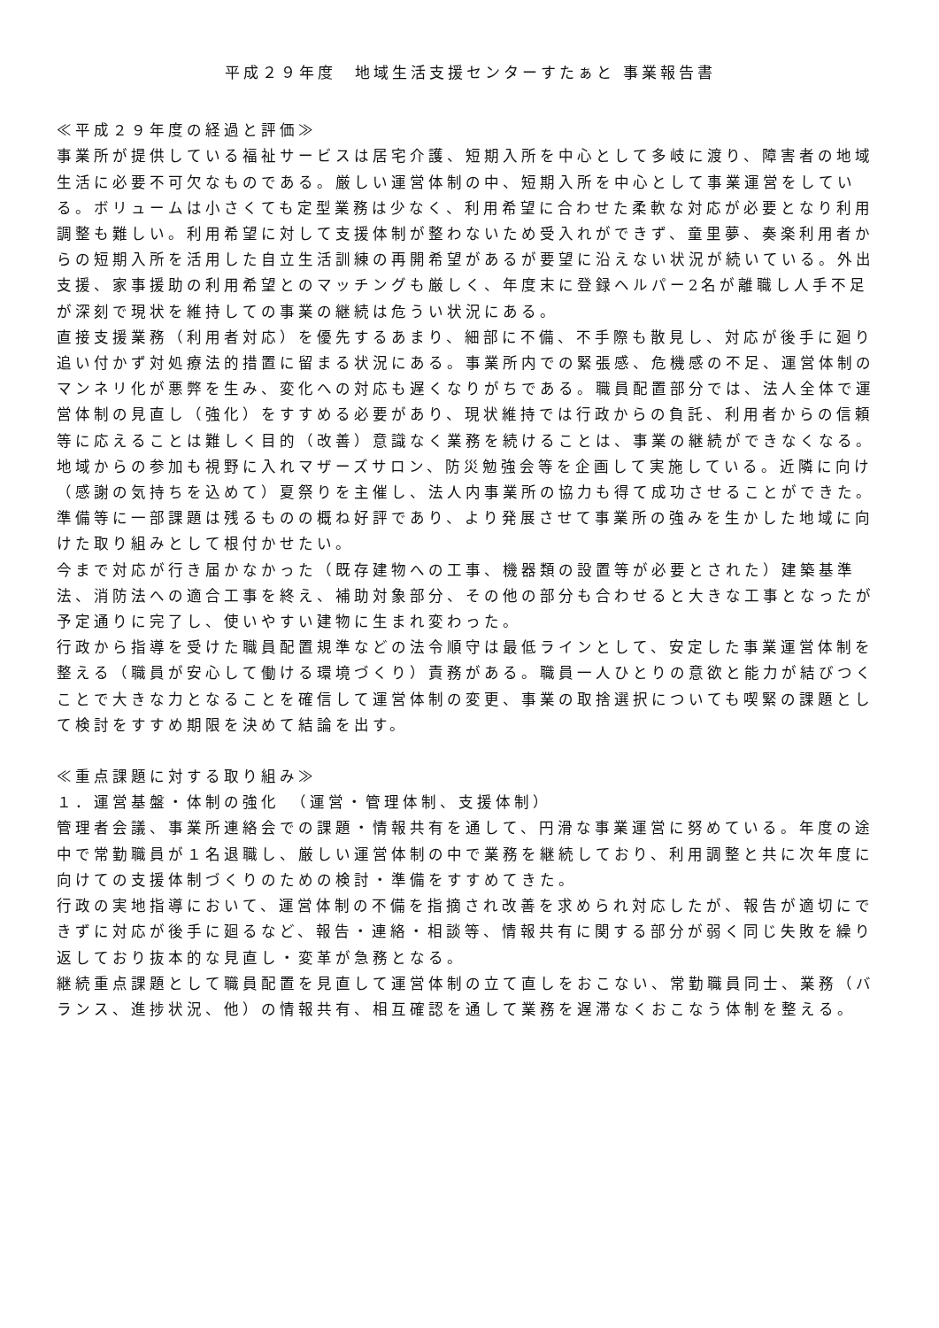平成２９年度　地域生活支援センターすたぁと 事業報告書
≪平成２９年度の経過と評価≫
事業所が提供している福祉サービスは居宅介護、短期入所を中心として多岐に渡り、障害者の地域生活に必要不可欠なものである。厳しい運営体制の中、短期入所を中心として事業運営をしている。ボリュームは小さくても定型業務は少なく、利用希望に合わせた柔軟な対応が必要となり利用調整も難しい。利用希望に対して支援体制が整わないため受入れができず、童里夢、奏楽利用者からの短期入所を活用した自立生活訓練の再開希望があるが要望に沿えない状況が続いている。外出支援、家事援助の利用希望とのマッチングも厳しく、年度末に登録ヘルパー2名が離職し人手不足が深刻で現状を維持しての事業の継続は危うい状況にある。
直接支援業務（利用者対応）を優先するあまり、細部に不備、不手際も散見し、対応が後手に廻り追い付かず対処療法的措置に留まる状況にある。事業所内での緊張感、危機感の不足、運営体制のマンネリ化が悪弊を生み、変化への対応も遅くなりがちである。職員配置部分では、法人全体で運営体制の見直し（強化）をすすめる必要があり、現状維持では行政からの負託、利用者からの信頼等に応えることは難しく目的（改善）意識なく業務を続けることは、事業の継続ができなくなる。
地域からの参加も視野に入れマザーズサロン、防災勉強会等を企画して実施している。近隣に向け（感謝の気持ちを込めて）夏祭りを主催し、法人内事業所の協力も得て成功させることができた。準備等に一部課題は残るものの概ね好評であり、より発展させて事業所の強みを生かした地域に向けた取り組みとして根付かせたい。
今まで対応が行き届かなかった（既存建物への工事、機器類の設置等が必要とされた）建築基準法、消防法への適合工事を終え、補助対象部分、その他の部分も合わせると大きな工事となったが予定通りに完了し、使いやすい建物に生まれ変わった。
行政から指導を受けた職員配置規準などの法令順守は最低ラインとして、安定した事業運営体制を整える（職員が安心して働ける環境づくり）責務がある。職員一人ひとりの意欲と能力が結びつくことで大きな力となることを確信して運営体制の変更、事業の取捨選択についても喫緊の課題として検討をすすめ期限を決めて結論を出す。
≪重点課題に対する取り組み≫
１．運営基盤・体制の強化　（運営・管理体制、支援体制）
管理者会議、事業所連絡会での課題・情報共有を通して、円滑な事業運営に努めている。年度の途中で常勤職員が１名退職し、厳しい運営体制の中で業務を継続しており、利用調整と共に次年度に向けての支援体制づくりのための検討・準備をすすめてきた。
行政の実地指導において、運営体制の不備を指摘され改善を求められ対応したが、報告が適切にできずに対応が後手に廻るなど、報告・連絡・相談等、情報共有に関する部分が弱く同じ失敗を繰り返しており抜本的な見直し・変革が急務となる。
継続重点課題として職員配置を見直して運営体制の立て直しをおこない、常勤職員同士、業務（バランス、進捗状況、他）の情報共有、相互確認を通して業務を遅滞なくおこなう体制を整える。